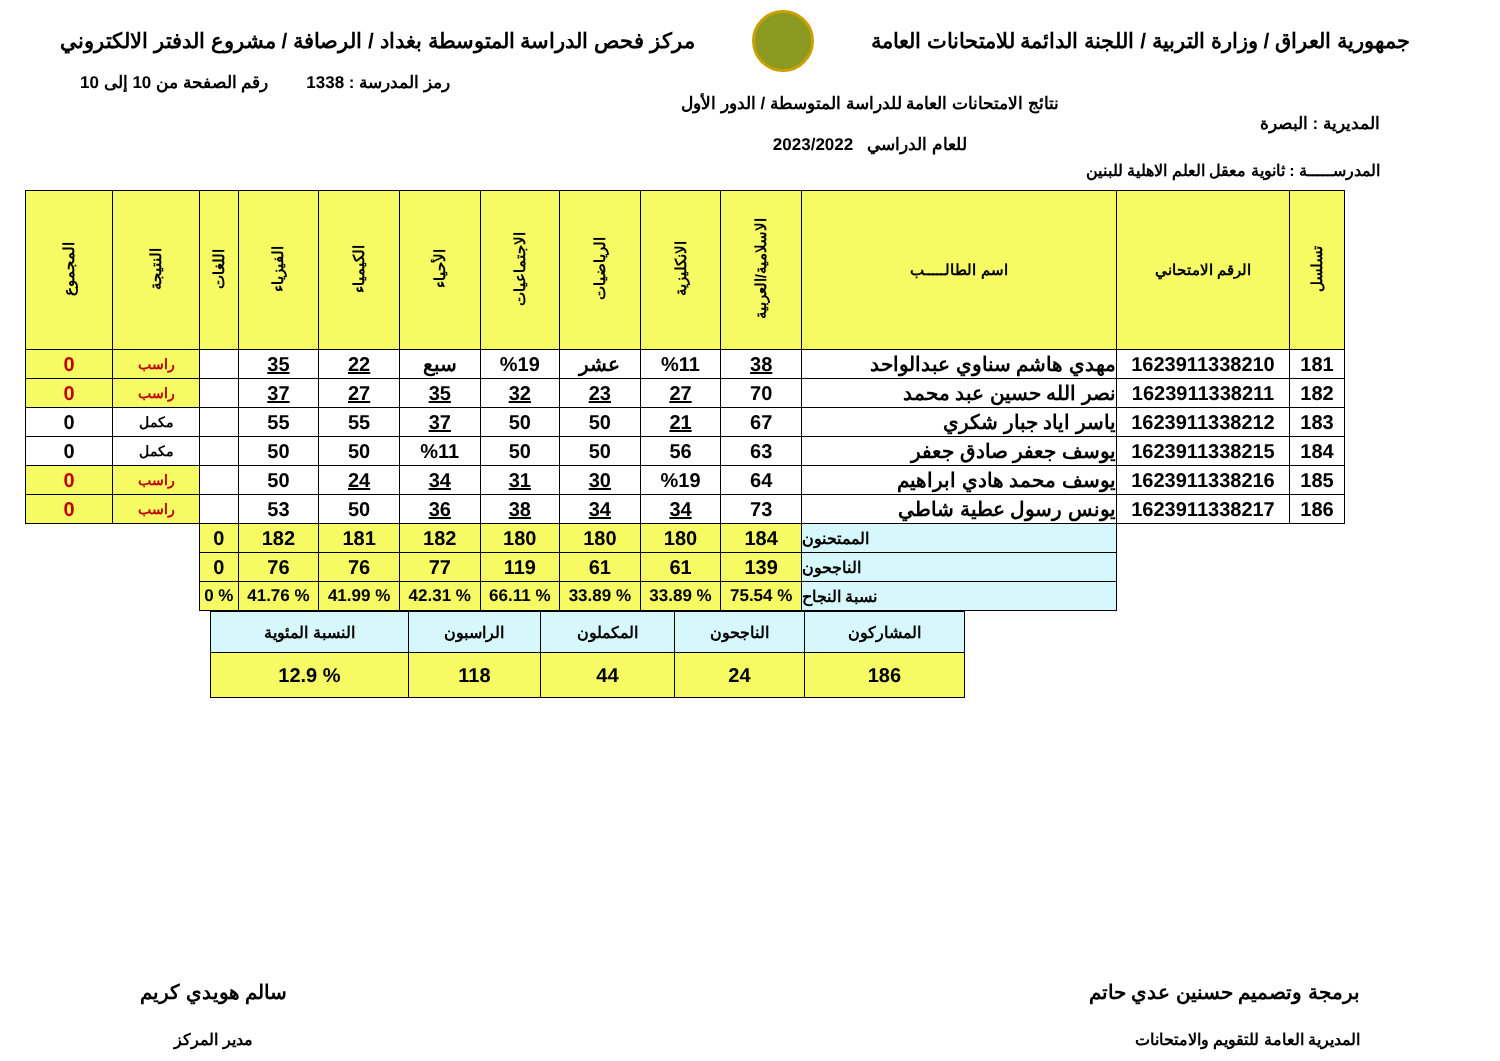جمهورية العراق / وزارة التربية / اللجنة الدائمة للامتحانات العامة
مركز فحص الدراسة المتوسطة بغداد / الرصافة / مشروع الدفتر الالكتروني
رمز المدرسة : 1338 رقم الصفحة من 10 إلى 10
المديرية : البصرة
نتائج الامتحانات العامة للدراسة المتوسطة / الدور الأول
للعام الدراسي 2023/2022
المدرســـــة : ثانوية معقل العلم الاهلية للبنين
| تسلسل | الرقم الامتحاني | اسم الطالـــــب | الاسلامية/العربية | الانكليزية | الرياضيات | الاجتماعيات | الأحياء | الكيمياء | الفيزياء | اللغات | النتيجة | المجموع |
| --- | --- | --- | --- | --- | --- | --- | --- | --- | --- | --- | --- | --- |
| 181 | 1623911338210 | مهدي هاشم سناوي عبدالواحد | 38 | %11 | عشر | %19 | سبع | 22 | 35 | | راسب | 0 |
| 182 | 1623911338211 | نصر الله حسين عبد محمد | 70 | 27 | 23 | 32 | 35 | 27 | 37 | | راسب | 0 |
| 183 | 1623911338212 | ياسر اياد جبار شكري | 67 | 21 | 50 | 50 | 37 | 55 | 55 | | مكمل | 0 |
| 184 | 1623911338215 | يوسف جعفر صادق جعفر | 63 | 56 | 50 | 50 | %11 | 50 | 50 | | مكمل | 0 |
| 185 | 1623911338216 | يوسف محمد هادي ابراهيم | 64 | %19 | 30 | 31 | 34 | 24 | 50 | | راسب | 0 |
| 186 | 1623911338217 | يونس رسول عطية شاطي | 73 | 34 | 34 | 38 | 36 | 50 | 53 | | راسب | 0 |
| | | الممتحنون | 184 | 180 | 180 | 180 | 182 | 181 | 182 | 0 | | |
| | | الناجحون | 139 | 61 | 61 | 119 | 77 | 76 | 76 | 0 | | |
| | | نسبة النجاح | % 75.54 | % 33.89 | % 33.89 | % 66.11 | % 42.31 | % 41.99 | % 41.76 | % 0 | | |
| المشاركون | الناجحون | المكملون | الراسبون | النسبة المئوية |
| 186 | 24 | 44 | 118 | % 12.9 |
برمجة وتصميم حسنين عدي حاتم
المديرية العامة للتقويم والامتحانات
سالم هويدي كريم
مدير المركز